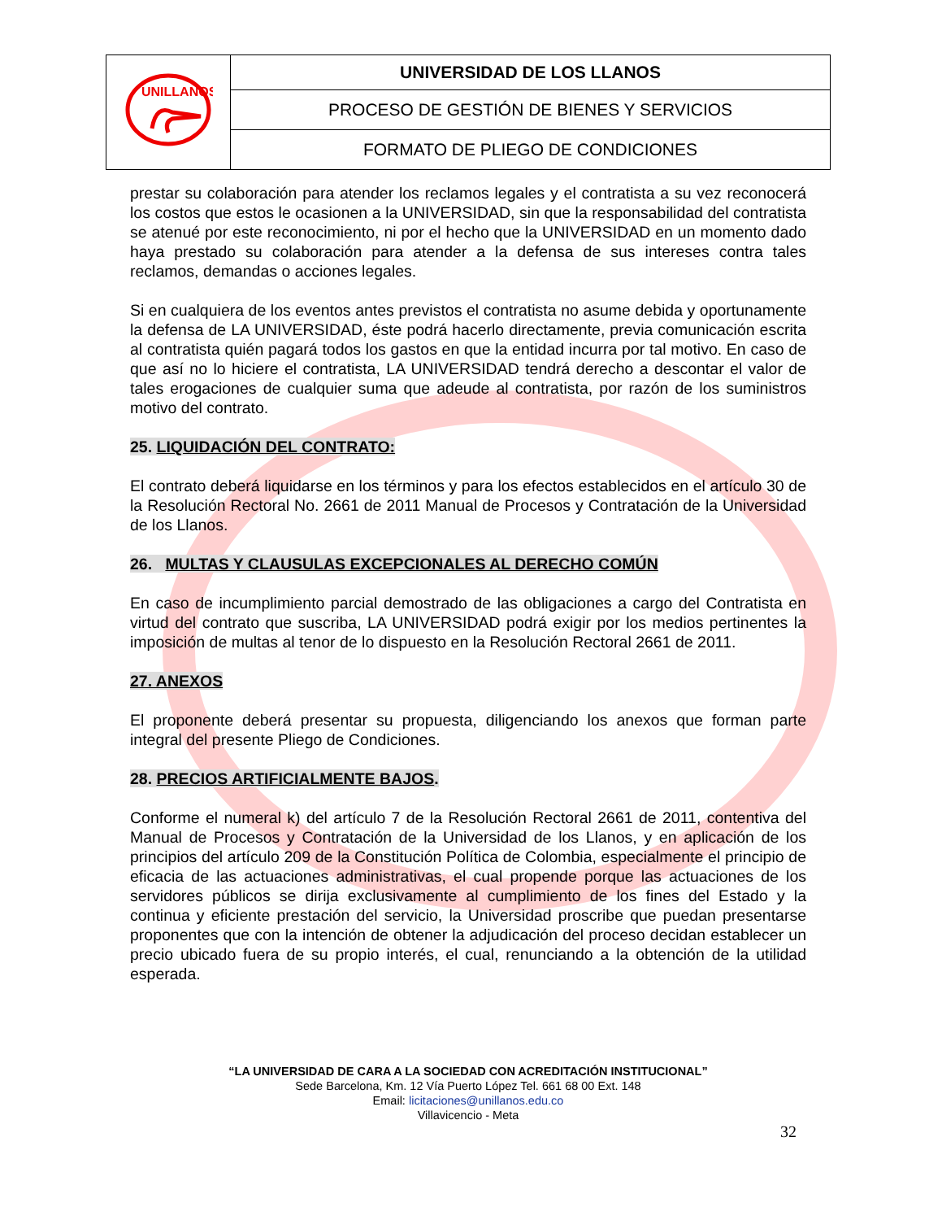| UNILLANOS | UNIVERSIDAD DE LOS LLANOS |
| | PROCESO DE GESTIÓN DE BIENES Y SERVICIOS |
| | FORMATO DE PLIEGO DE CONDICIONES |
prestar su colaboración para atender los reclamos legales y el contratista a su vez reconocerá los costos que estos le ocasionen a la UNIVERSIDAD, sin que la responsabilidad del contratista se atenué por este reconocimiento, ni por el hecho que la UNIVERSIDAD en un momento dado haya prestado su colaboración para atender a la defensa de sus intereses contra tales reclamos, demandas o acciones legales.
Si en cualquiera de los eventos antes previstos el contratista no asume debida y oportunamente la defensa de LA UNIVERSIDAD, éste podrá hacerlo directamente, previa comunicación escrita al contratista quién pagará todos los gastos en que la entidad incurra por tal motivo. En caso de que así no lo hiciere el contratista, LA UNIVERSIDAD tendrá derecho a descontar el valor de tales erogaciones de cualquier suma que adeude al contratista, por razón de los suministros motivo del contrato.
25. LIQUIDACIÓN DEL CONTRATO:
El contrato deberá liquidarse en los términos y para los efectos establecidos en el artículo 30 de la Resolución Rectoral No. 2661 de 2011 Manual de Procesos y Contratación de la Universidad de los Llanos.
26. MULTAS Y CLAUSULAS EXCEPCIONALES AL DERECHO COMÚN
En caso de incumplimiento parcial demostrado de las obligaciones a cargo del Contratista en virtud del contrato que suscriba, LA UNIVERSIDAD podrá exigir por los medios pertinentes la imposición de multas al tenor de lo dispuesto en la Resolución Rectoral 2661 de 2011.
27. ANEXOS
El proponente deberá presentar su propuesta, diligenciando los anexos que forman parte integral del presente Pliego de Condiciones.
28. PRECIOS ARTIFICIALMENTE BAJOS.
Conforme el numeral k) del artículo 7 de la Resolución Rectoral 2661 de 2011, contentiva del Manual de Procesos y Contratación de la Universidad de los Llanos, y en aplicación de los principios del artículo 209 de la Constitución Política de Colombia, especialmente el principio de eficacia de las actuaciones administrativas, el cual propende porque las actuaciones de los servidores públicos se dirija exclusivamente al cumplimiento de los fines del Estado y la continua y eficiente prestación del servicio, la Universidad proscribe que puedan presentarse proponentes que con la intención de obtener la adjudicación del proceso decidan establecer un precio ubicado fuera de su propio interés, el cual, renunciando a la obtención de la utilidad esperada.
“LA UNIVERSIDAD DE CARA A LA SOCIEDAD CON ACREDITACIÓN INSTITUCIONAL”
Sede Barcelona, Km. 12 Vía Puerto López Tel. 661 68 00 Ext. 148
Email: licitaciones@unillanos.edu.co
Villavicencio - Meta
32